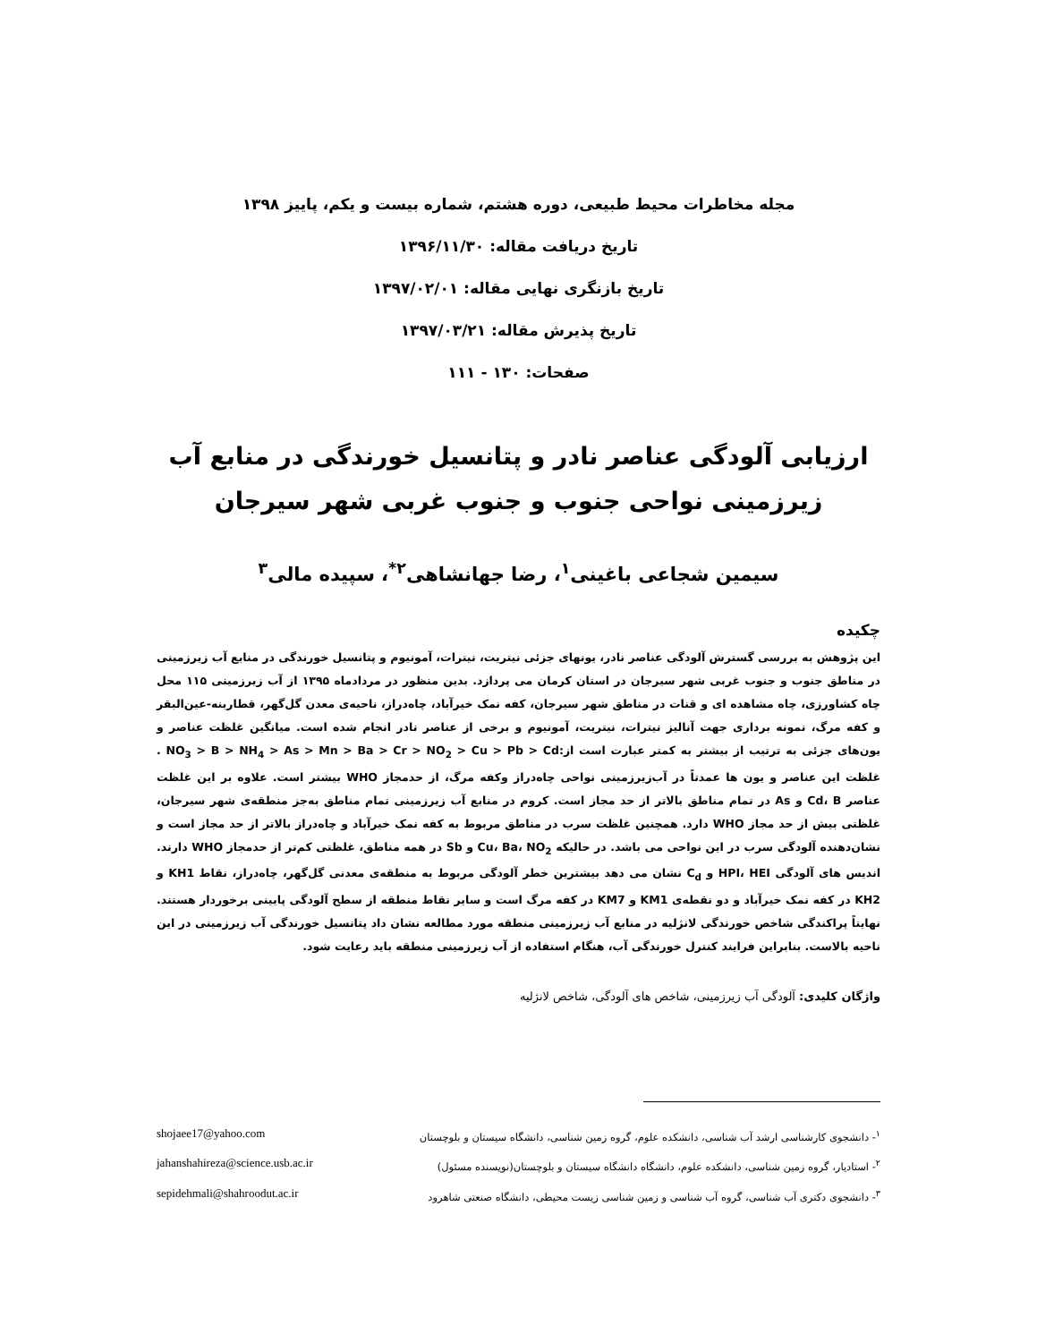مجله مخاطرات محیط طبیعی، دوره هشتم، شماره بیست و یکم، پاییز ۱۳۹۸
تاریخ دریافت مقاله: ۱۳۹۶/۱۱/۳۰
تاریخ بازنگری نهایی مقاله: ۱۳۹۷/۰۲/۰۱
تاریخ پذیرش مقاله: ۱۳۹۷/۰۳/۲۱
صفحات: ۱۳۰ - ۱۱۱
ارزیابی آلودگی عناصر نادر و پتانسیل خورندگی در منابع آب زیرزمینی نواحی جنوب و جنوب غربی شهر سیرجان
سیمین شجاعی باغینی<sup>۱</sup>، رضا جهانشاهی<sup>۲*</sup>، سپیده مالی<sup>۳</sup>
چکیده
این پژوهش به بررسی گسترش آلودگی عناصر نادر، یونهای جزئی نیتریت، نیترات، آمونیوم و پتانسیل خورندگی در منابع آب زیرزمینی در مناطق جنوب و جنوب غربی شهر سیرجان در استان کرمان می پردازد. بدین منظور در مردادماه ۱۳۹۵ از آب زیرزمینی ۱۱۵ محل چاه کشاورزی، چاه مشاهده ای و قنات در مناطق شهر سیرجان، کفه نمک خیرآباد، چاه‌دراز، ناحیه‌ی معدن گل‌گهر، قطاربنه-عین‌البقر و کفه مرگ، نمونه برداری جهت آنالیز نیترات، نیتریت، آمونیوم و برخی از عناصر نادر انجام شده است. میانگین غلظت عناصر و یون‌های جزئی به ترتیب از بیشتر به کمتر عبارت است از:NO<sub>3</sub> > B > NH<sub>4</sub> > As > Mn > Ba > Cr > NO<sub>2</sub> > Cu > Pb > Cd . غلظت این عناصر و یون ها عمدتاً در آب‌زیرزمینی نواحی چاه‌دراز وکفه مرگ، از حدمجاز WHO بیشتر است. علاوه بر این غلظت عناصر Cd، B و As در تمام مناطق بالاتر از حد مجاز است. کروم در منابع آب زیرزمینی تمام مناطق به‌جز منطقه‌ی شهر سیرجان، غلظتی بیش از حد مجاز WHO دارد. همچنین غلظت سرب در مناطق مربوط به کفه نمک خیرآباد و چاه‌دراز بالاتر از حد مجاز است و نشان‌دهنده آلودگی سرب در این نواحی می باشد. در حالیکه Cu، Ba، NO<sub>2</sub> و Sb در همه مناطق، غلظتی کم‌تر از حدمجاز WHO دارند. اندیس های آلودگی HPI، HEI و C<sub>d</sub> نشان می دهد بیشترین خطر آلودگی مربوط به منطقه‌ی معدنی گل‌گهر، چاه‌دراز، نقاط KH1 و KH2 در کفه نمک خیرآباد و دو نقطه‌ی KM1 و KM7 در کفه مرگ است و سایر نقاط منطقه از سطح آلودگی پایینی برخوردار هستند. نهایتاً پراکندگی شاخص خورندگی لانژلیه در منابع آب زیرزمینی منطقه مورد مطالعه نشان داد پتانسیل خورندگی آب زیرزمینی در این ناحیه بالاست. بنابراین فرایند کنترل خورندگی آب، هنگام استفاده از آب زیرزمینی منطقه باید رعایت شود.
واژگان کلیدی: آلودگی آب زیرزمینی، شاخص های آلودگی، شاخص لانژلیه
<sup>۱</sup>- دانشجوی کارشناسی ارشد آب شناسی، دانشکده علوم، گروه زمین شناسی، دانشگاه سیستان و بلوچستان shojaee17@yahoo.com
<sup>۲</sup>- استادیار، گروه زمین شناسی، دانشکده علوم، دانشگاه دانشگاه سیستان و بلوچستان(نویسنده مسئول) jahanshahireza@science.usb.ac.ir
<sup>۳</sup>- دانشجوی دکتری آب شناسی، گروه آب شناسی و زمین شناسی زیست محیطی، دانشگاه صنعتی شاهرود sepidehmali@shahroodut.ac.ir